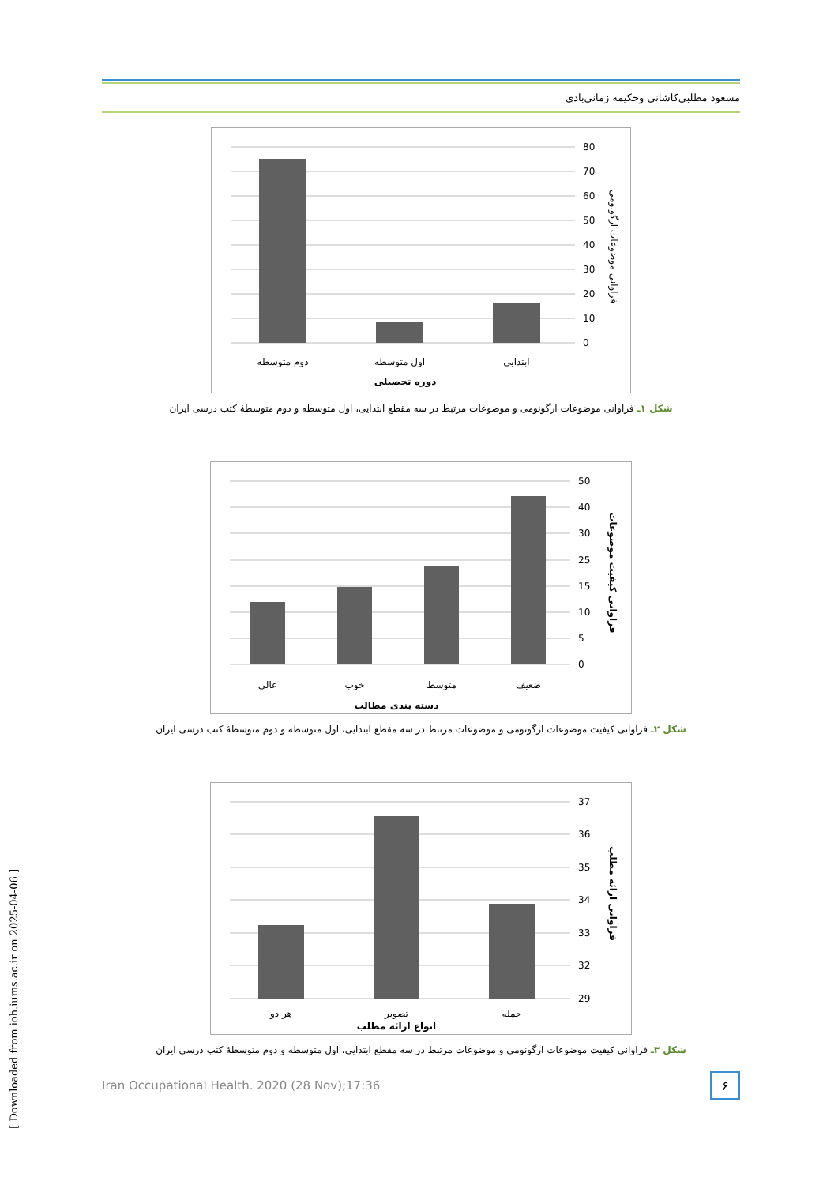مسعود مطلبی‌کاشانی وحکیمه زمانی‌بادی
80
70
60
50
40
30
20
10
0
دوم متوسطه
اول متوسطه
ابتدایی
دوره تحصیلی
فراوانی موضوعات ارگونومی
شکل ۱ـ فراوانی موضوعات ارگونومی و موضوعات مرتبط در سه مقطع ابتدایی، اول متوسطه و دوم متوسطهٔ کتب درسی ایران
50
40
30
25
15
10
5
0
عالی
خوب
متوسط
ضعیف
دسته بندی مطالب
فراوانی کیفیت موضوعات
شکل ۲ـ فراوانی کیفیت موضوعات ارگونومی و موضوعات مرتبط در سه مقطع ابتدایی، اول متوسطه و دوم متوسطهٔ کتب درسی ایران
37
36
35
34
33
32
29
هر دو
تصویر
جمله
انواع ارائه مطلب
فراوانی ارائه مطلب
شکل ۳ـ فراوانی کیفیت موضوعات ارگونومی و موضوعات مرتبط در سه مقطع ابتدایی، اول متوسطه و دوم متوسطهٔ کتب درسی ایران
Iran Occupational Health. 2020 (28 Nov);17:36
۶
[ Downloaded from ioh.iums.ac.ir on 2025-04-06 ]